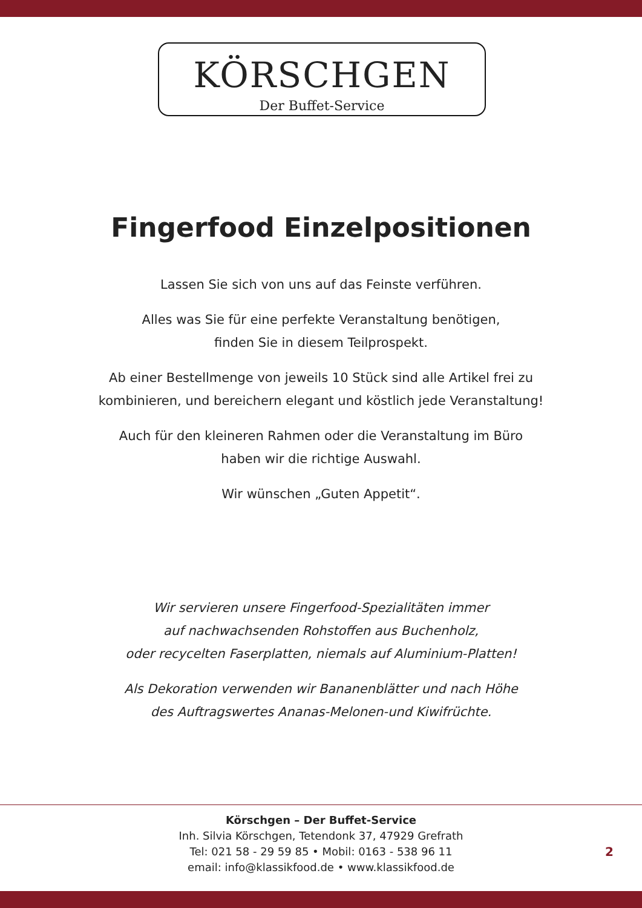KÖRSCHGEN
Der Buffet-Service
Fingerfood Einzelpositionen
Lassen Sie sich von uns auf das Feinste verführen.
Alles was Sie für eine perfekte Veranstaltung benötigen,
finden Sie in diesem Teilprospekt.
Ab einer Bestellmenge von jeweils 10 Stück sind alle Artikel frei zu
kombinieren, und bereichern elegant und köstlich jede Veranstaltung!
Auch für den kleineren Rahmen oder die Veranstaltung im Büro
haben wir die richtige Auswahl.
Wir wünschen „Guten Appetit“.
Wir servieren unsere Fingerfood-Spezialitäten immer
auf nachwachsenden Rohstoffen aus Buchenholz,
oder recycelten Faserplatten, niemals auf Aluminium-Platten!
Als Dekoration verwenden wir Bananenblätter und nach Höhe
des Auftragswertes Ananas-Melonen-und Kiwifrüchte.
Körschgen – Der Buffet-Service
Inh. Silvia Körschgen, Tetendonk 37, 47929 Grefrath
Tel: 021 58 - 29 59 85 • Mobil: 0163 - 538 96 11
email: info@klassikfood.de • www.klassikfood.de
2